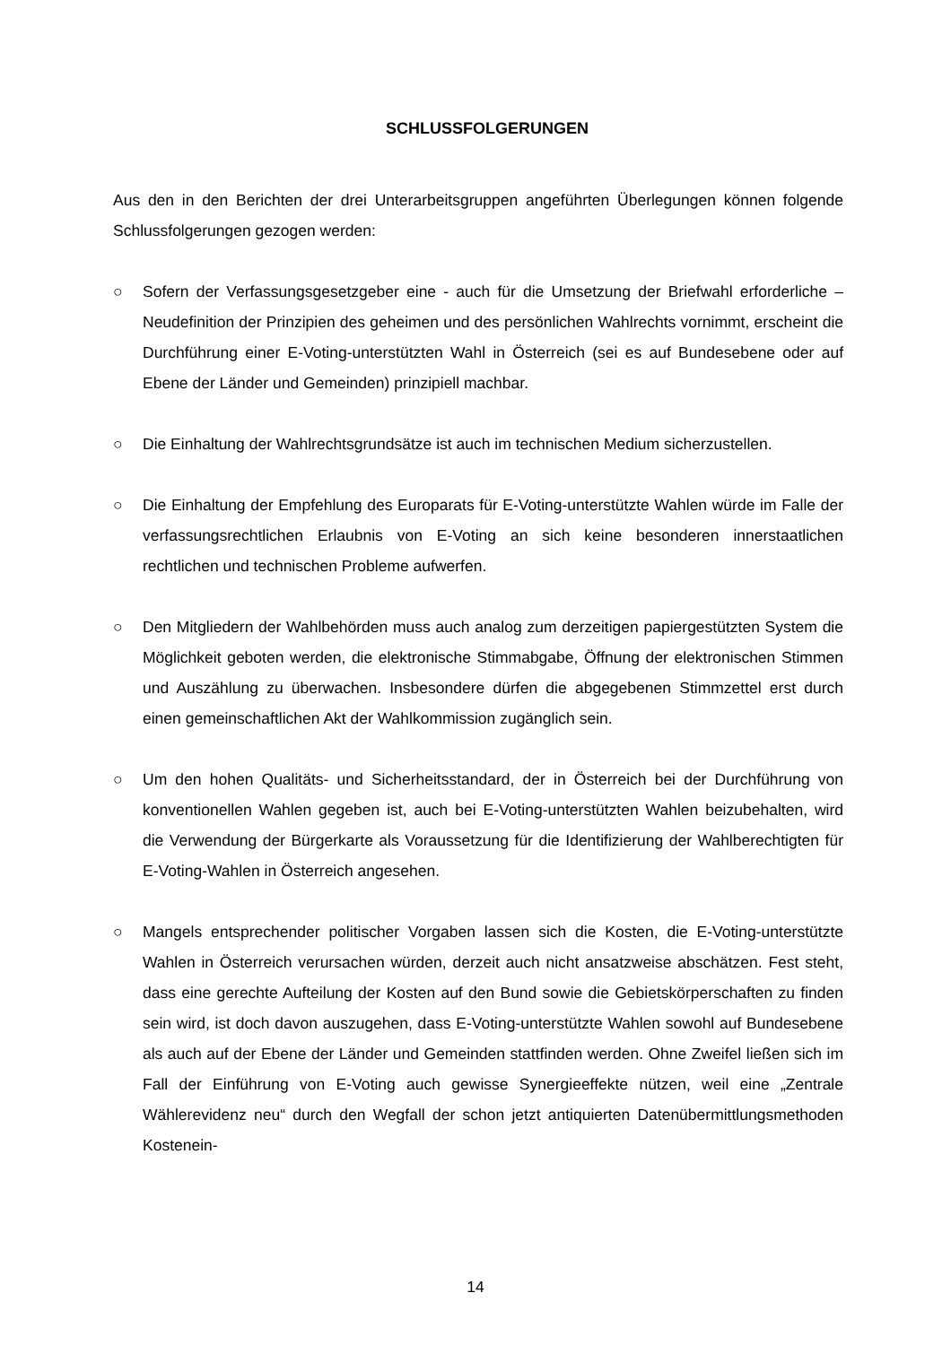SCHLUSSFOLGERUNGEN
Aus den in den Berichten der drei Unterarbeitsgruppen angeführten Überlegungen können folgende Schlussfolgerungen gezogen werden:
○ Sofern der Verfassungsgesetzgeber eine - auch für die Umsetzung der Briefwahl erforderliche – Neudefinition der Prinzipien des geheimen und des persönlichen Wahlrechts vornimmt, erscheint die Durchführung einer E-Voting-unterstützten Wahl in Österreich (sei es auf Bundesebene oder auf Ebene der Länder und Gemeinden) prinzipiell machbar.
○ Die Einhaltung der Wahlrechtsgrundsätze ist auch im technischen Medium sicherzustellen.
○ Die Einhaltung der Empfehlung des Europarats für E-Voting-unterstützte Wahlen würde im Falle der verfassungsrechtlichen Erlaubnis von E-Voting an sich keine besonderen innerstaatlichen rechtlichen und technischen Probleme aufwerfen.
○ Den Mitgliedern der Wahlbehörden muss auch analog zum derzeitigen papiergestützten System die Möglichkeit geboten werden, die elektronische Stimmabgabe, Öffnung der elektronischen Stimmen und Auszählung zu überwachen. Insbesondere dürfen die abgegebenen Stimmzettel erst durch einen gemeinschaftlichen Akt der Wahlkommission zugänglich sein.
○ Um den hohen Qualitäts- und Sicherheitsstandard, der in Österreich bei der Durchführung von konventionellen Wahlen gegeben ist, auch bei E-Voting-unterstützten Wahlen beizubehalten, wird die Verwendung der Bürgerkarte als Voraussetzung für die Identifizierung der Wahlberechtigten für E-Voting-Wahlen in Österreich angesehen.
○ Mangels entsprechender politischer Vorgaben lassen sich die Kosten, die E-Voting-unterstützte Wahlen in Österreich verursachen würden, derzeit auch nicht ansatzweise abschätzen. Fest steht, dass eine gerechte Aufteilung der Kosten auf den Bund sowie die Gebietskörperschaften zu finden sein wird, ist doch davon auszugehen, dass E-Voting-unterstützte Wahlen sowohl auf Bundesebene als auch auf der Ebene der Länder und Gemeinden stattfinden werden. Ohne Zweifel ließen sich im Fall der Einführung von E-Voting auch gewisse Synergieeffekte nützen, weil eine „Zentrale Wählerevidenz neu“ durch den Wegfall der schon jetzt antiquierten Datenübermittlungsmethoden Kostenein-
14